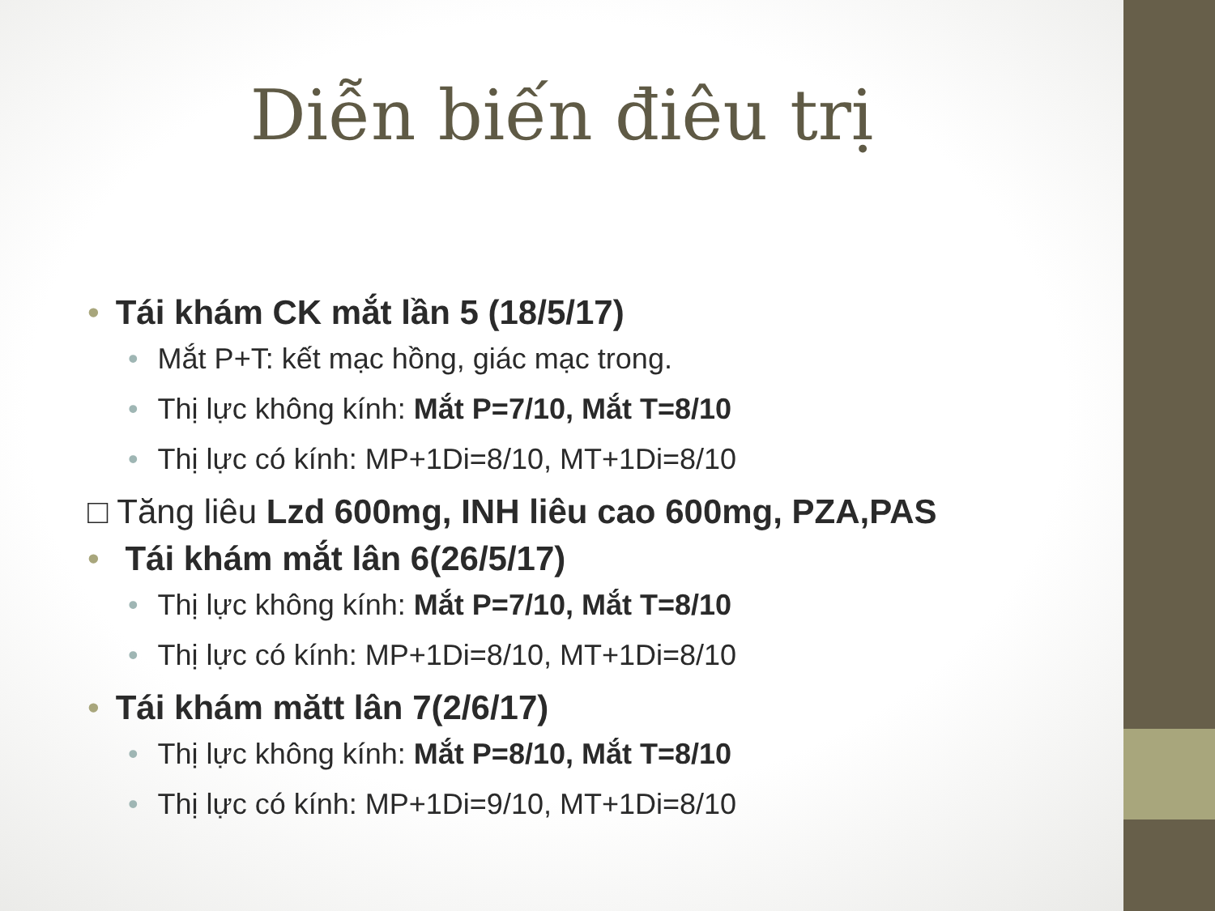Diễn biến điêu trị
• Tái khám CK mắt lần 5 (18/5/17)
• Mắt P+T: kết mạc hồng, giác mạc trong.
• Thị lực không kính: Mắt P=7/10, Mắt T=8/10
• Thị lực có kính: MP+1Di=8/10, MT+1Di=8/10
□ Tăng liêu Lzd 600mg, INH liêu cao 600mg, PZA,PAS
• Tái khám mắt lân 6(26/5/17)
• Thị lực không kính: Mắt P=7/10, Mắt T=8/10
• Thị lực có kính: MP+1Di=8/10, MT+1Di=8/10
• Tái khám mătt lân 7(2/6/17)
• Thị lực không kính: Mắt P=8/10, Mắt T=8/10
• Thị lực có kính: MP+1Di=9/10, MT+1Di=8/10